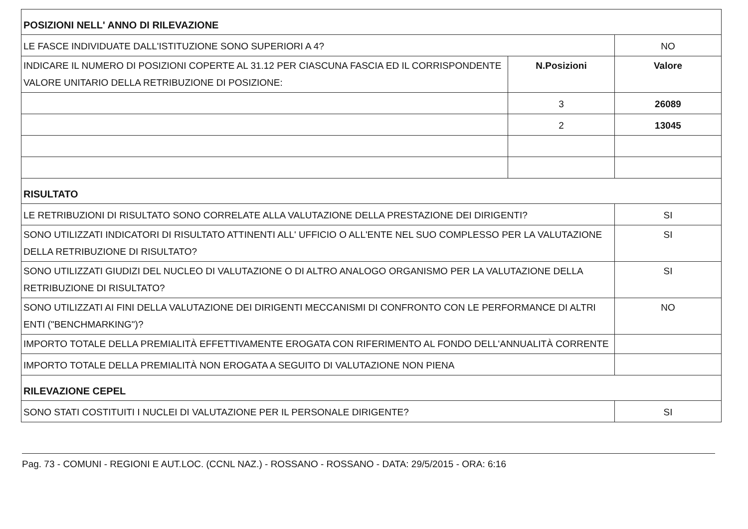| POSIZIONI NELL' ANNO DI RILEVAZIONE | | |
| LE FASCE INDIVIDUATE DALL'ISTITUZIONE SONO SUPERIORI A 4? | | NO |
| INDICARE IL NUMERO DI POSIZIONI COPERTE AL 31.12 PER CIASCUNA FASCIA ED IL CORRISPONDENTE VALORE UNITARIO DELLA RETRIBUZIONE DI POSIZIONE: | N.Posizioni | Valore |
| | 3 | 26089 |
| | 2 | 13045 |
| RISULTATO | | |
| LE RETRIBUZIONI DI RISULTATO SONO CORRELATE ALLA VALUTAZIONE DELLA PRESTAZIONE DEI DIRIGENTI? | | SI |
| SONO UTILIZZATI INDICATORI DI RISULTATO ATTINENTI ALL' UFFICIO O ALL'ENTE NEL SUO COMPLESSO PER LA VALUTAZIONE DELLA RETRIBUZIONE DI RISULTATO? | | SI |
| SONO UTILIZZATI GIUDIZI DEL NUCLEO DI VALUTAZIONE O DI ALTRO ANALOGO ORGANISMO PER LA VALUTAZIONE DELLA RETRIBUZIONE DI RISULTATO? | | SI |
| SONO UTILIZZATI AI FINI DELLA VALUTAZIONE DEI DIRIGENTI MECCANISMI DI CONFRONTO CON LE PERFORMANCE DI ALTRI ENTI ("BENCHMARKING")? | | NO |
| IMPORTO TOTALE DELLA PREMIALITÀ EFFETTIVAMENTE EROGATA CON RIFERIMENTO AL FONDO DELL'ANNUALITÀ CORRENTE | | |
| IMPORTO TOTALE DELLA PREMIALITÀ NON EROGATA A SEGUITO DI VALUTAZIONE NON PIENA | | |
| RILEVAZIONE CEPEL | | |
| SONO STATI COSTITUITI I NUCLEI DI VALUTAZIONE PER IL PERSONALE DIRIGENTE? | | SI |
Pag. 73 - COMUNI - REGIONI E AUT.LOC. (CCNL NAZ.) - ROSSANO - ROSSANO - DATA: 29/5/2015 - ORA: 6:16